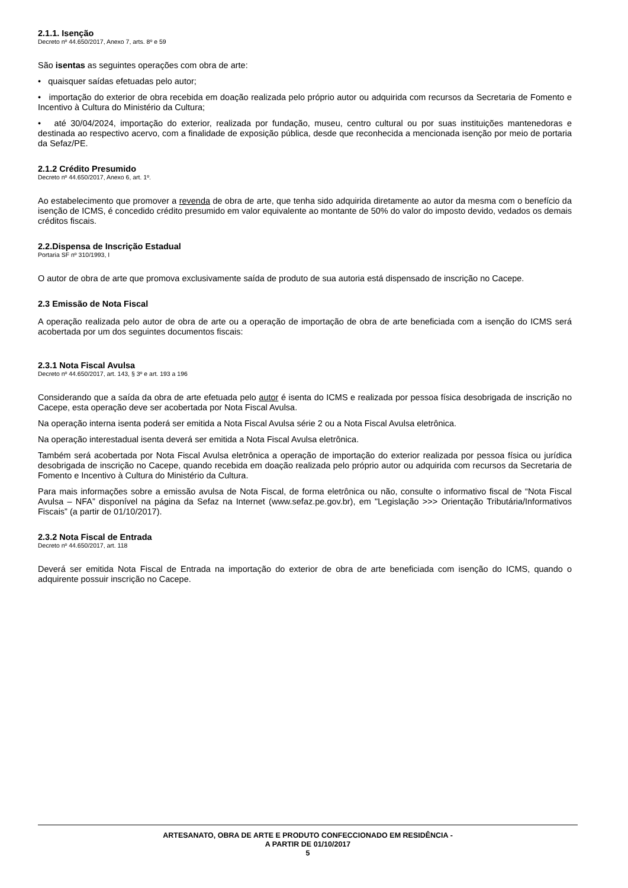2.1.1. Isenção
Decreto nº 44.650/2017, Anexo 7, arts. 8º e 59
São isentas as seguintes operações com obra de arte:
• quaisquer saídas efetuadas pelo autor;
• importação do exterior de obra recebida em doação realizada pelo próprio autor ou adquirida com recursos da Secretaria de Fomento e Incentivo à Cultura do Ministério da Cultura;
• até 30/04/2024, importação do exterior, realizada por fundação, museu, centro cultural ou por suas instituições mantenedoras e destinada ao respectivo acervo, com a finalidade de exposição pública, desde que reconhecida a mencionada isenção por meio de portaria da Sefaz/PE.
2.1.2 Crédito Presumido
Decreto nº 44.650/2017, Anexo 6, art. 1º.
Ao estabelecimento que promover a revenda de obra de arte, que tenha sido adquirida diretamente ao autor da mesma com o benefício da isenção de ICMS, é concedido crédito presumido em valor equivalente ao montante de 50% do valor do imposto devido, vedados os demais créditos fiscais.
2.2.Dispensa de Inscrição Estadual
Portaria SF nº 310/1993, I
O autor de obra de arte que promova exclusivamente saída de produto de sua autoria está dispensado de inscrição no Cacepe.
2.3 Emissão de Nota Fiscal
A operação realizada pelo autor de obra de arte ou a operação de importação de obra de arte beneficiada com a isenção do ICMS será acobertada por um dos seguintes documentos fiscais:
2.3.1 Nota Fiscal Avulsa
Decreto nº 44.650/2017, art. 143, § 3º e art. 193 a 196
Considerando que a saída da obra de arte efetuada pelo autor é isenta do ICMS e realizada por pessoa física desobrigada de inscrição no Cacepe, esta operação deve ser acobertada por Nota Fiscal Avulsa.
Na operação interna isenta poderá ser emitida a Nota Fiscal Avulsa série 2 ou a Nota Fiscal Avulsa eletrônica.
Na operação interestadual isenta deverá ser emitida a Nota Fiscal Avulsa eletrônica.
Também será acobertada por Nota Fiscal Avulsa eletrônica a operação de importação do exterior realizada por pessoa física ou jurídica desobrigada de inscrição no Cacepe, quando recebida em doação realizada pelo próprio autor ou adquirida com recursos da Secretaria de Fomento e Incentivo à Cultura do Ministério da Cultura.
Para mais informações sobre a emissão avulsa de Nota Fiscal, de forma eletrônica ou não, consulte o informativo fiscal de “Nota Fiscal Avulsa – NFA” disponível na página da Sefaz na Internet (www.sefaz.pe.gov.br), em "Legislação >>> Orientação Tributária/Informativos Fiscais” (a partir de 01/10/2017).
2.3.2 Nota Fiscal de Entrada
Decreto nº 44.650/2017, art. 118
Deverá ser emitida Nota Fiscal de Entrada na importação do exterior de obra de arte beneficiada com isenção do ICMS, quando o adquirente possuir inscrição no Cacepe.
ARTESANATO, OBRA DE ARTE E PRODUTO CONFECCIONADO EM RESIDÊNCIA -
A PARTIR DE 01/10/2017
5